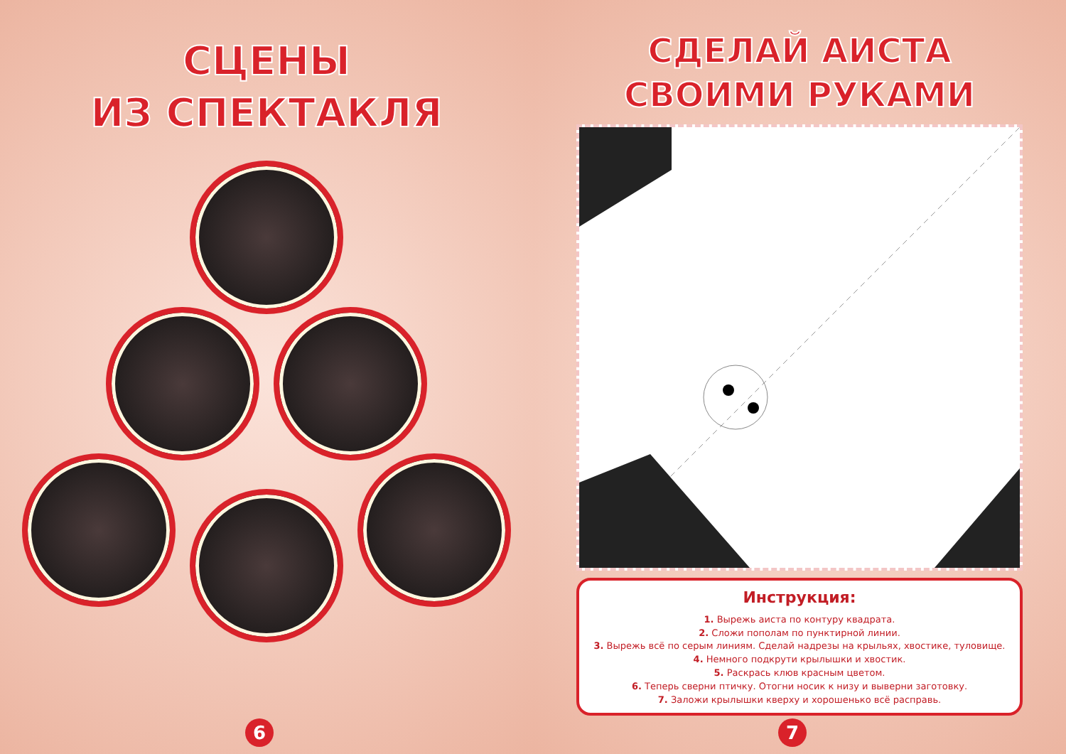СЦЕНЫ
ИЗ СПЕКТАКЛЯ
6
СДЕЛАЙ АИСТА
СВОИМИ РУКАМИ
Инструкция:
1. Вырежь аиста по контуру квадрата.
2. Сложи пополам по пунктирной линии.
3. Вырежь всё по серым линиям. Сделай надрезы на крыльях, хвостике, туловище.
4. Немного подкрути крылышки и хвостик.
5. Раскрась клюв красным цветом.
6. Теперь сверни птичку. Отогни носик к низу и выверни заготовку.
7. Заложи крылышки кверху и хорошенько всё расправь.
7